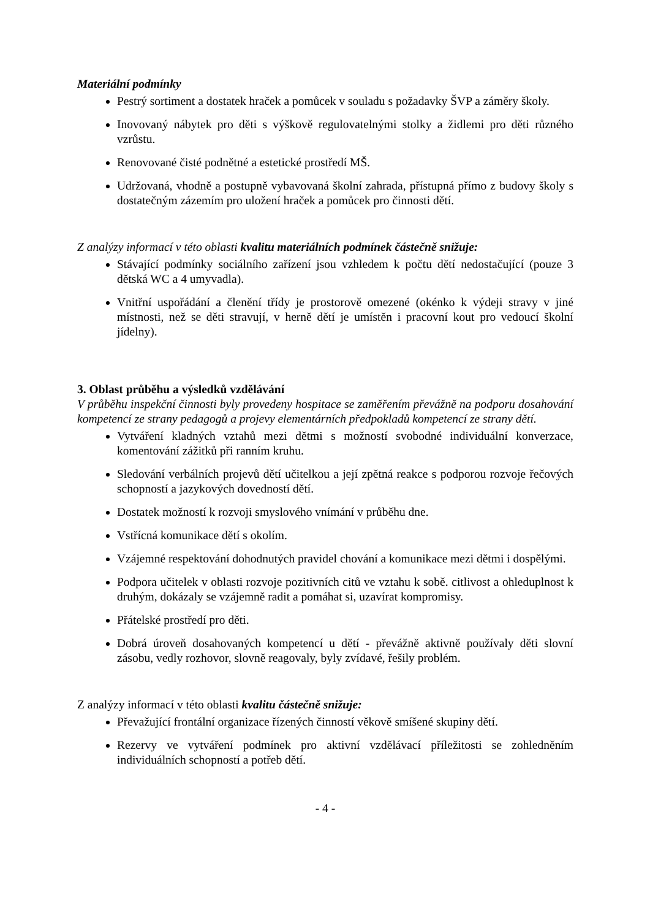Materiální podmínky
Pestrý sortiment a dostatek hraček a pomůcek v souladu s požadavky ŠVP a záměry školy.
Inovovaný nábytek pro děti s výškově regulovatelnými stolky a židlemi pro děti různého vzrůstu.
Renovované čisté podnětné a estetické prostředí MŠ.
Udržovaná, vhodně a postupně vybavovaná školní zahrada, přístupná přímo z budovy školy s dostatečným zázemím pro uložení hraček a pomůcek pro činnosti dětí.
Z analýzy informací v této oblasti kvalitu materiálních podmínek částečně snižuje:
Stávající podmínky sociálního zařízení jsou vzhledem k počtu dětí nedostačující (pouze 3 dětská WC a 4 umyvadla).
Vnitřní uspořádání a členění třídy je prostorově omezené (okénko k výdeji stravy v jiné místnosti, než se děti stravují, v herně dětí je umístěn i pracovní kout pro vedoucí školní jídelny).
3. Oblast průběhu a výsledků vzdělávání
V průběhu inspekční činnosti byly provedeny hospitace se zaměřením převážně na podporu dosahování kompetencí ze strany pedagogů a projevy elementárních předpokladů kompetencí ze strany dětí.
Vytváření kladných vztahů mezi dětmi s možností svobodné individuální konverzace, komentování zážitků při ranním kruhu.
Sledování verbálních projevů dětí učitelkou a její zpětná reakce s podporou rozvoje řečových schopností a jazykových dovedností dětí.
Dostatek možností k rozvoji smyslového vnímání v průběhu dne.
Vstřícná komunikace dětí s okolím.
Vzájemné respektování dohodnutých pravidel chování a komunikace mezi dětmi i dospělými.
Podpora učitelek v oblasti rozvoje pozitivních citů ve vztahu k sobě. citlivost a ohleduplnost k druhým, dokázaly se vzájemně radit a pomáhat si, uzavírat kompromisy.
Přátelské prostředí pro děti.
Dobrá úroveň dosahovaných kompetencí u dětí - převážně aktivně používaly děti slovní zásobu, vedly rozhovor, slovně reagovaly, byly zvídavé, řešily problém.
Z analýzy informací v této oblasti kvalitu částečně snižuje:
Převažující frontální organizace řízených činností věkově smíšené skupiny dětí.
Rezervy ve vytváření podmínek pro aktivní vzdělávací příležitosti se zohledněním individuálních schopností a potřeb dětí.
- 4 -